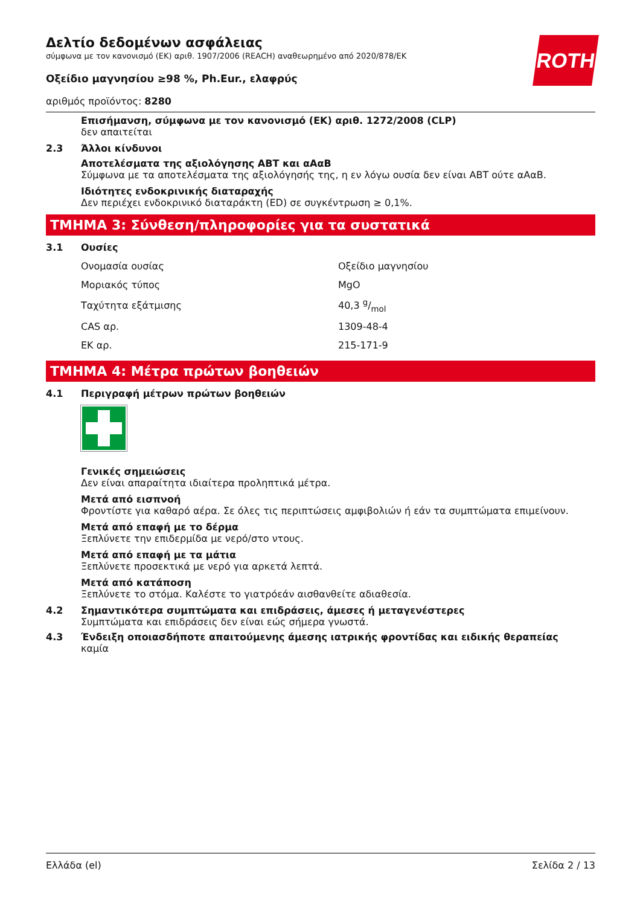ROTH
Δελτίο δεδομένων ασφάλειας
σύμφωνα με τον κανονισμό (ΕΚ) αριθ. 1907/2006 (REACH) αναθεωρημένο από 2020/878/ΕΚ
Οξείδιο μαγνησίου ≥98 %, Ph.Eur., ελαφρύς
αριθμός προϊόντος: 8280
Επισήμανση, σύμφωνα με τον κανονισμό (ΕΚ) αριθ. 1272/2008 (CLP)
δεν απαιτείται
2.3 Άλλοι κίνδυνοι
Αποτελέσματα της αξιολόγησης ΑΒΤ και αΑαΒ
Σύμφωνα με τα αποτελέσματα της αξιολόγησής της, η εν λόγω ουσία δεν είναι ΑΒΤ ούτε αΑαΒ.
Ιδιότητες ενδοκρινικής διαταραχής
Δεν περιέχει ενδοκρινικό διαταράκτη (ED) σε συγκέντρωση ≥ 0,1%.
ΤΜΗΜΑ 3: Σύνθεση/πληροφορίες για τα συστατικά
3.1 Ουσίες
| Ονομασία ουσίας | Οξείδιο μαγνησίου |
| Μοριακός τύπος | MgO |
| Ταχύτητα εξάτμισης | 40,3 g/mol |
| CAS αρ. | 1309-48-4 |
| ΕΚ αρ. | 215-171-9 |
ΤΜΗΜΑ 4: Μέτρα πρώτων βοηθειών
4.1 Περιγραφή μέτρων πρώτων βοηθειών
Γενικές σημειώσεις
Δεν είναι απαραίτητα ιδιαίτερα προληπτικά μέτρα.
Μετά από εισπνοή
Φροντίστε για καθαρό αέρα. Σε όλες τις περιπτώσεις αμφιβολιών ή εάν τα συμπτώματα επιμείνουν.
Μετά από επαφή με το δέρμα
Ξεπλύνετε την επιδερμίδα με νερό/στο ντους.
Μετά από επαφή με τα μάτια
Ξεπλύνετε προσεκτικά με νερό για αρκετά λεπτά.
Μετά από κατάποση
Ξεπλύνετε το στόμα. Καλέστε το γιατρόεάν αισθανθείτε αδιαθεσία.
4.2 Σημαντικότερα συμπτώματα και επιδράσεις, άμεσες ή μεταγενέστερες
Συμπτώματα και επιδράσεις δεν είναι εώς σήμερα γνωστά.
4.3 Ένδειξη οποιασδήποτε απαιτούμενης άμεσης ιατρικής φροντίδας και ειδικής θεραπείας
καμία
Ελλάδα (el) Σελίδα 2 / 13